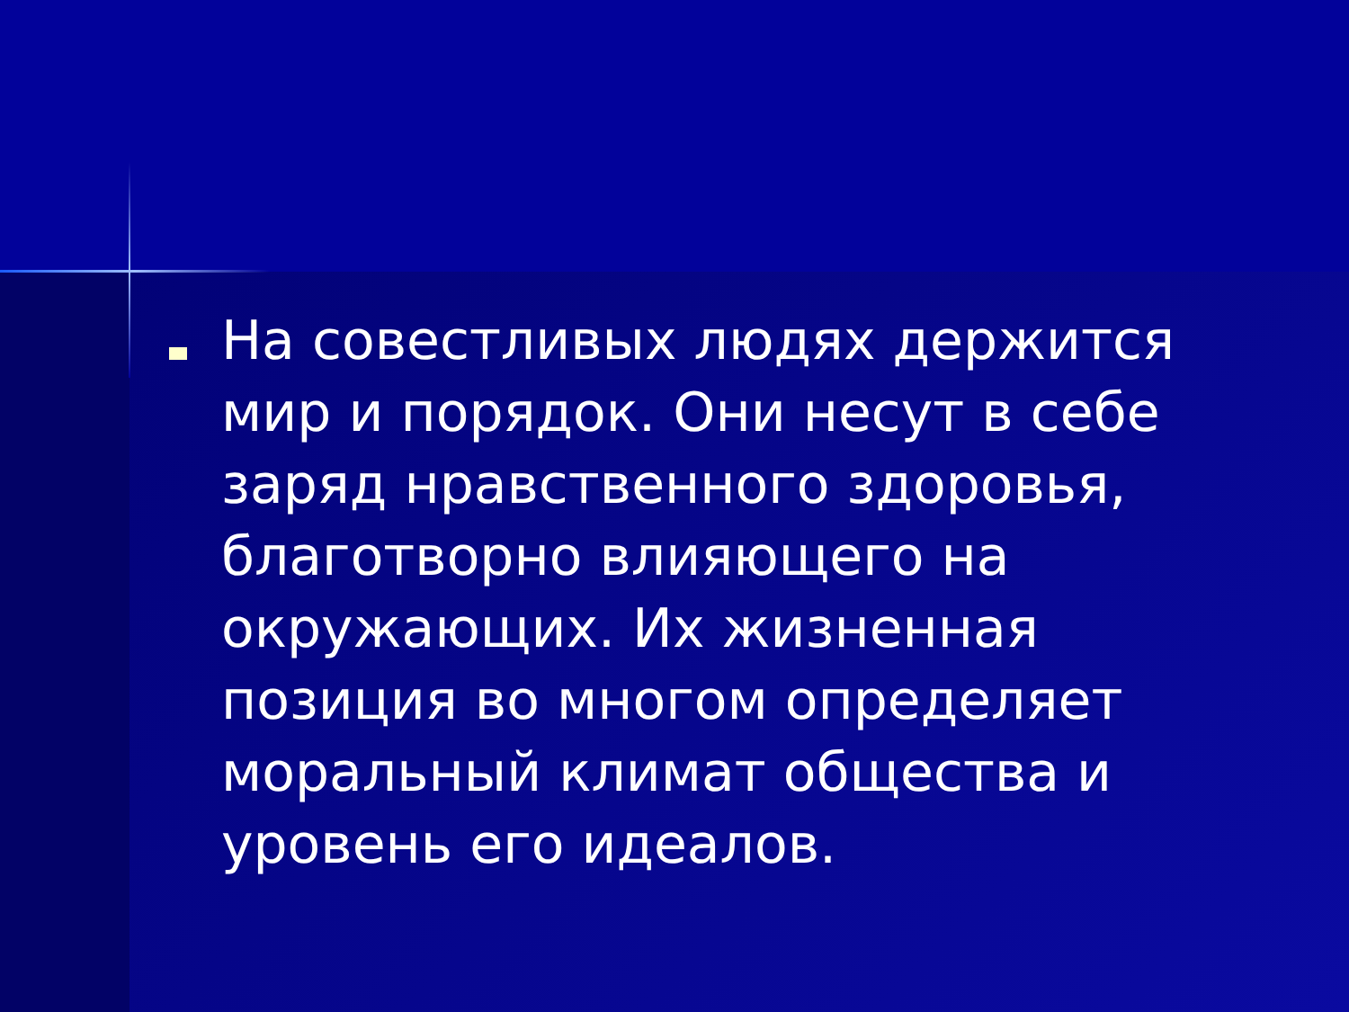На совестливых людях держится мир и порядок. Они несут в себе заряд нравственного здоровья, благотворно влияющего на окружающих. Их жизненная позиция во многом определяет моральный климат общества и уровень его идеалов.